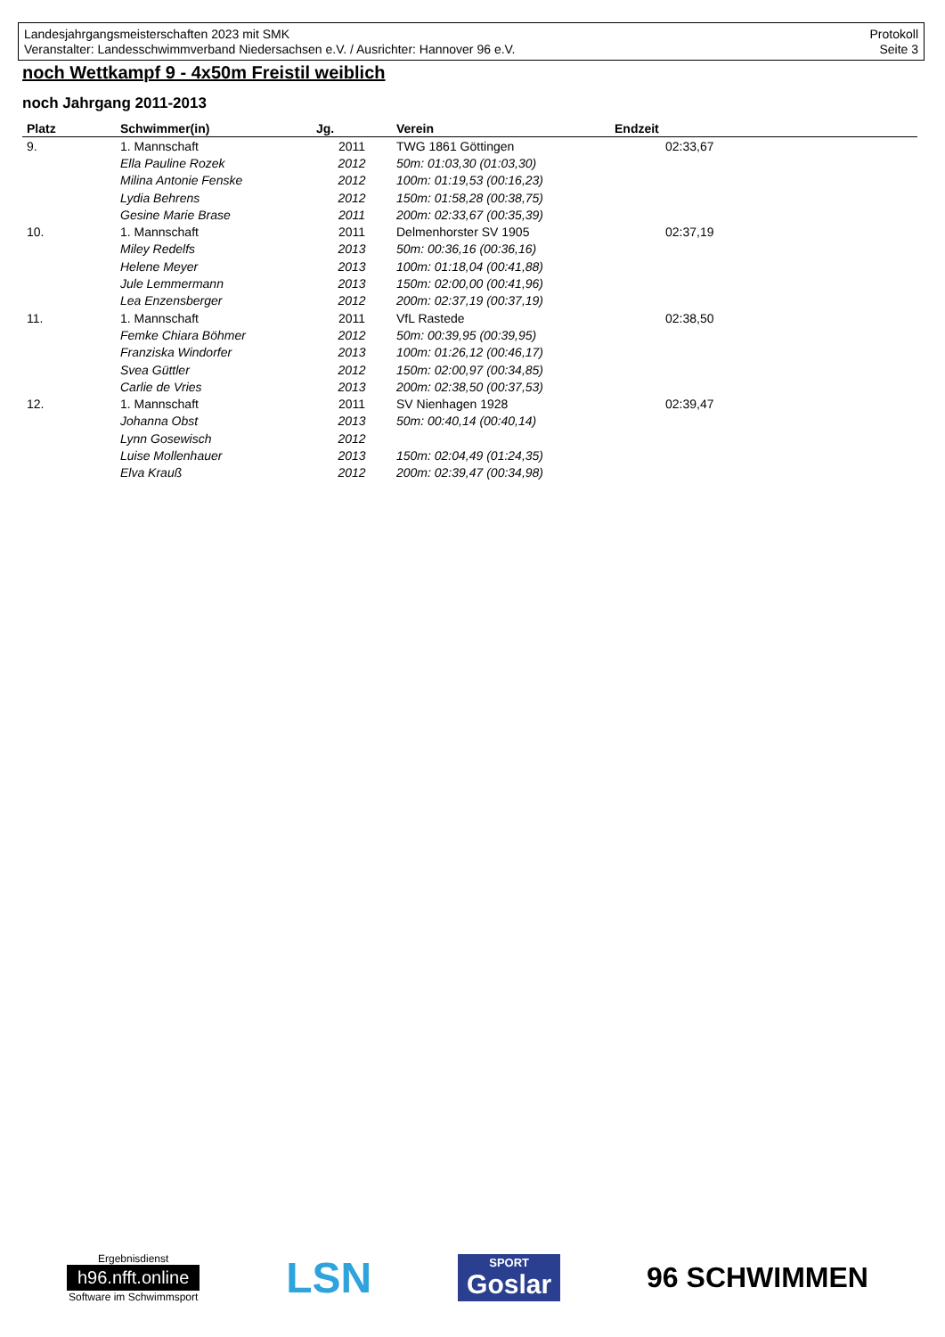Landesjahrgangsmeisterschaften 2023 mit SMK
Veranstalter: Landesschwimmverband Niedersachsen e.V. / Ausrichter: Hannover 96 e.V.
Protokoll
Seite 3
noch Wettkampf 9 - 4x50m Freistil weiblich
noch Jahrgang 2011-2013
| Platz | Schwimmer(in) | Jg. | Verein | Endzeit |
| --- | --- | --- | --- | --- |
| 9. | 1. Mannschaft | 2011 | TWG 1861 Göttingen | 02:33,67 |
| | Ella Pauline Rozek | 2012 | 50m: 01:03,30 (01:03,30) | |
| | Milina Antonie Fenske | 2012 | 100m: 01:19,53 (00:16,23) | |
| | Lydia Behrens | 2012 | 150m: 01:58,28 (00:38,75) | |
| | Gesine Marie Brase | 2011 | 200m: 02:33,67 (00:35,39) | |
| 10. | 1. Mannschaft | 2011 | Delmenhorster SV 1905 | 02:37,19 |
| | Miley Redelfs | 2013 | 50m: 00:36,16 (00:36,16) | |
| | Helene Meyer | 2013 | 100m: 01:18,04 (00:41,88) | |
| | Jule Lemmermann | 2013 | 150m: 02:00,00 (00:41,96) | |
| | Lea Enzensberger | 2012 | 200m: 02:37,19 (00:37,19) | |
| 11. | 1. Mannschaft | 2011 | VfL Rastede | 02:38,50 |
| | Femke Chiara Böhmer | 2012 | 50m: 00:39,95 (00:39,95) | |
| | Franziska Windorfer | 2013 | 100m: 01:26,12 (00:46,17) | |
| | Svea Güttler | 2012 | 150m: 02:00,97 (00:34,85) | |
| | Carlie de Vries | 2013 | 200m: 02:38,50 (00:37,53) | |
| 12. | 1. Mannschaft | 2011 | SV Nienhagen 1928 | 02:39,47 |
| | Johanna Obst | 2013 | 50m: 00:40,14 (00:40,14) | |
| | Lynn Gosewisch | 2012 | | |
| | Luise Mollenhauer | 2013 | 150m: 02:04,49 (01:24,35) | |
| | Elva Krauß | 2012 | 200m: 02:39,47 (00:34,98) | |
Ergebnisdienst
h96.nfft.online
Software im Schwimmsport
LSN
SPORT
Goslar
96 SCHWIMMEN